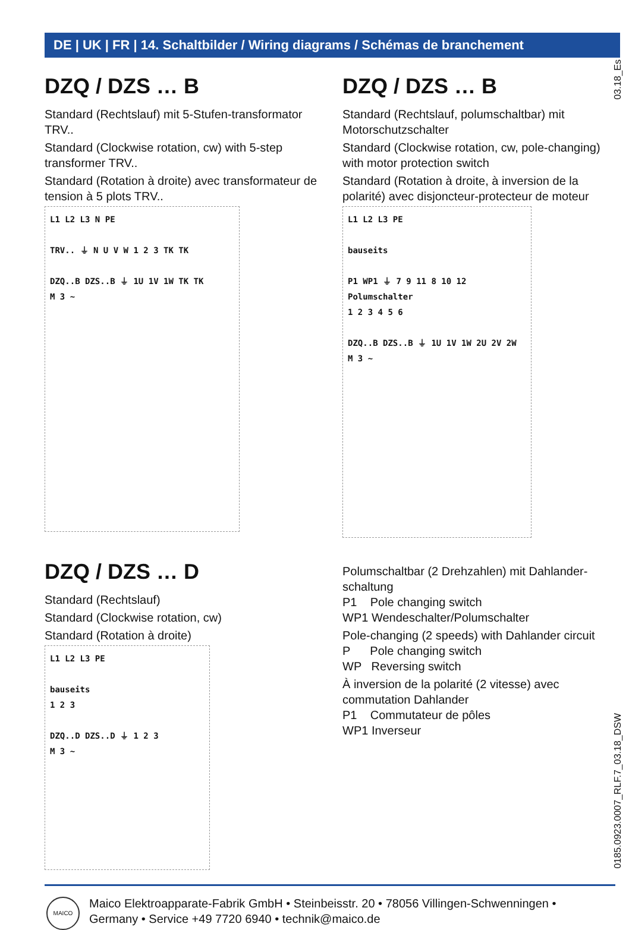DE | UK | FR | 14. Schaltbilder / Wiring diagrams / Schémas de branchement
03.18_Es
DZQ / DZS … B
Standard (Rechtslauf) mit 5-Stufen-transformator TRV..
Standard (Clockwise rotation, cw) with 5-step transformer TRV..
Standard (Rotation à droite) avec transformateur de tension à 5 plots TRV..
L1 L2 L3 N PE
TRV.. ⏚ N U V W 1 2 3 TK TK
DZQ..B DZS..B ⏚ 1U 1V 1W TK TK
M 3 ~
DZQ / DZS … B
Standard (Rechtslauf, polumschaltbar) mit Motorschutzschalter
Standard (Clockwise rotation, cw, pole-changing) with motor protection switch
Standard (Rotation à droite, à inversion de la polarité) avec disjoncteur-protecteur de moteur
L1 L2 L3 PE
bauseits
P1 WP1 ⏚ 7 9 11 8 10 12
Polumschalter
1 2 3 4 5 6
DZQ..B DZS..B ⏚ 1U 1V 1W 2U 2V 2W
M 3 ~
DZQ / DZS … D
Standard (Rechtslauf)
Standard (Clockwise rotation, cw)
Standard (Rotation à droite)
L1 L2 L3 PE
bauseits
1 2 3
DZQ..D DZS..D ⏚ 1 2 3
M 3 ~
Polumschaltbar (2 Drehzahlen) mit Dahlander-schaltung
P1 Pole changing switch
WP1 Wendeschalter/Polumschalter
Pole-changing (2 speeds) with Dahlander circuit
P Pole changing switch
WP Reversing switch
À inversion de la polarité (2 vitesse) avec commutation Dahlander
P1 Commutateur de pôles
WP1 Inverseur
0185.0923.0007_RLF.7_03.18_DSW
MAICO
Maico Elektroapparate-Fabrik GmbH • Steinbeisstr. 20 • 78056 Villingen-Schwenningen •
Germany • Service +49 7720 6940 • technik@maico.de